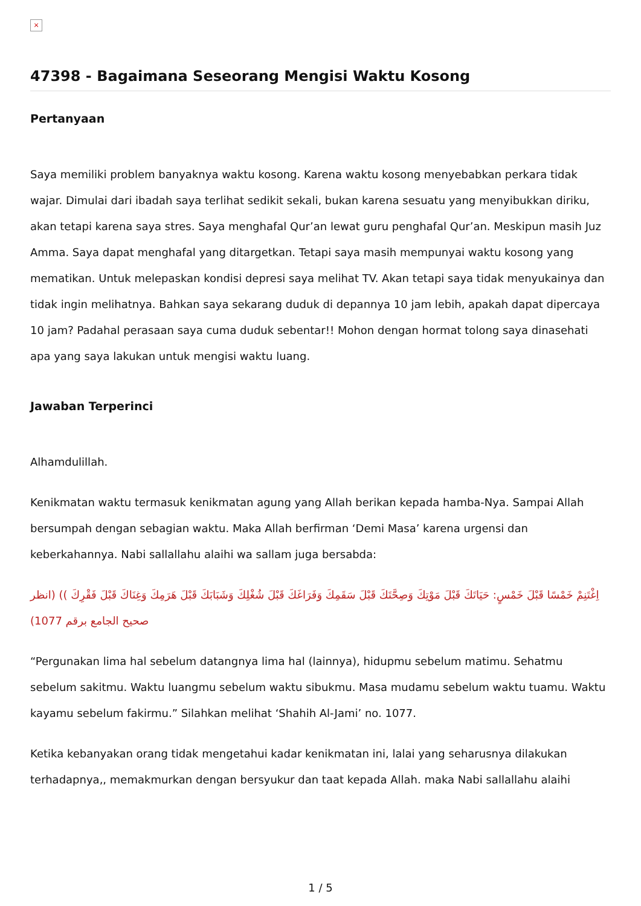×
47398 - Bagaimana Seseorang Mengisi Waktu Kosong
Pertanyaan
Saya memiliki problem banyaknya waktu kosong. Karena waktu kosong menyebabkan perkara tidak wajar. Dimulai dari ibadah saya terlihat sedikit sekali, bukan karena sesuatu yang menyibukkan diriku, akan tetapi karena saya stres. Saya menghafal Qur’an lewat guru penghafal Qur’an. Meskipun masih Juz Amma. Saya dapat menghafal yang ditargetkan. Tetapi saya masih mempunyai waktu kosong yang mematikan. Untuk melepaskan kondisi depresi saya melihat TV. Akan tetapi saya tidak menyukainya dan tidak ingin melihatnya. Bahkan saya sekarang duduk di depannya 10 jam lebih, apakah dapat dipercaya 10 jam? Padahal perasaan saya cuma duduk sebentar!! Mohon dengan hormat tolong saya dinasehati apa yang saya lakukan untuk mengisi waktu luang.
Jawaban Terperinci
Alhamdulillah.
Kenikmatan waktu termasuk kenikmatan agung yang Allah berikan kepada hamba-Nya. Sampai Allah bersumpah dengan sebagian waktu. Maka Allah berfirman ‘Demi Masa’ karena urgensi dan keberkahannya. Nabi sallallahu alaihi wa sallam juga bersabda:
اِغْتَنِمْ خَمْسًا قَبْلَ خَمْسٍ: حَيَاتَكَ قَبْلَ مَوْتِكَ وَصِحَّتَكَ قَبْلَ سَقَمِكَ وَفَرَاغَكَ قَبْلَ شُغْلِكَ وَشَبَابَكَ قَبْلَ هَرَمِكَ وَغِنَاكَ قَبْلَ فَقْرِكَ )) (انظر صحيح الجامع برقم 1077)
“Pergunakan lima hal sebelum datangnya lima hal (lainnya), hidupmu sebelum matimu. Sehatmu sebelum sakitmu. Waktu luangmu sebelum waktu sibukmu. Masa mudamu sebelum waktu tuamu. Waktu kayamu sebelum fakirmu.” Silahkan melihat ‘Shahih Al-Jami’ no. 1077.
Ketika kebanyakan orang tidak mengetahui kadar kenikmatan ini, lalai yang seharusnya dilakukan terhadapnya,, memakmurkan dengan bersyukur dan taat kepada Allah. maka Nabi sallallahu alaihi
1 / 5